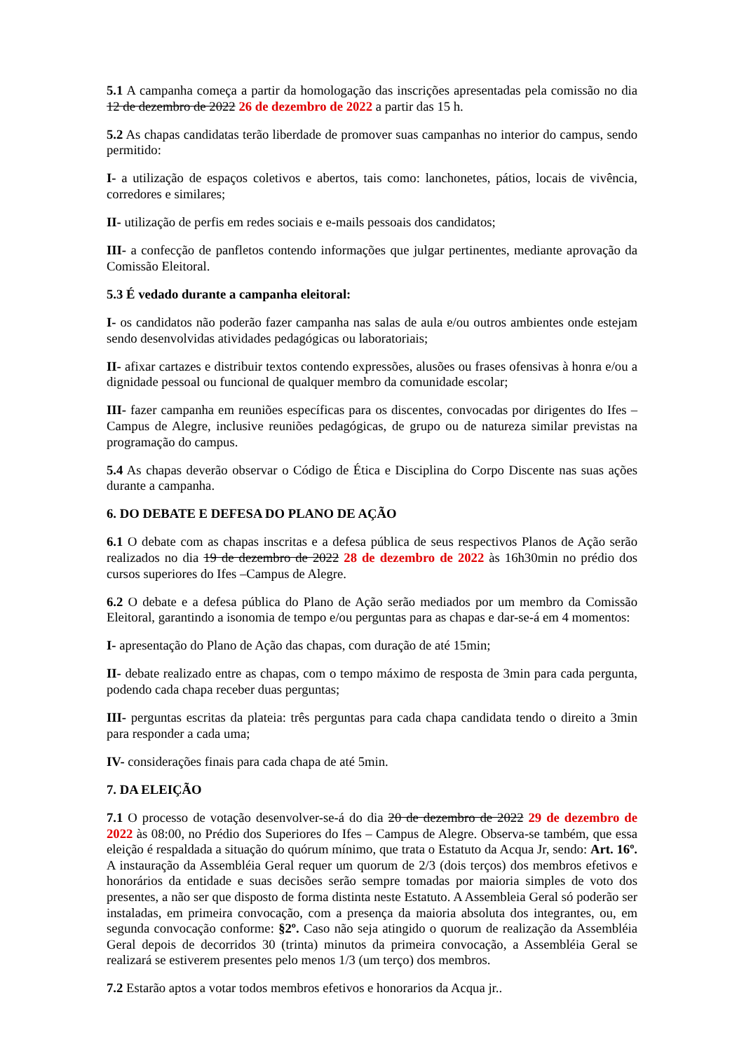5.1 A campanha começa a partir da homologação das inscrições apresentadas pela comissão no dia 12 de dezembro de 2022 26 de dezembro de 2022 a partir das 15 h.
5.2 As chapas candidatas terão liberdade de promover suas campanhas no interior do campus, sendo permitido:
I- a utilização de espaços coletivos e abertos, tais como: lanchonetes, pátios, locais de vivência, corredores e similares;
II- utilização de perfis em redes sociais e e-mails pessoais dos candidatos;
III- a confecção de panfletos contendo informações que julgar pertinentes, mediante aprovação da Comissão Eleitoral.
5.3 É vedado durante a campanha eleitoral:
I- os candidatos não poderão fazer campanha nas salas de aula e/ou outros ambientes onde estejam sendo desenvolvidas atividades pedagógicas ou laboratoriais;
II- afixar cartazes e distribuir textos contendo expressões, alusões ou frases ofensivas à honra e/ou a dignidade pessoal ou funcional de qualquer membro da comunidade escolar;
III- fazer campanha em reuniões específicas para os discentes, convocadas por dirigentes do Ifes – Campus de Alegre, inclusive reuniões pedagógicas, de grupo ou de natureza similar previstas na programação do campus.
5.4 As chapas deverão observar o Código de Ética e Disciplina do Corpo Discente nas suas ações durante a campanha.
6. DO DEBATE E DEFESA DO PLANO DE AÇÃO
6.1 O debate com as chapas inscritas e a defesa pública de seus respectivos Planos de Ação serão realizados no dia 19 de dezembro de 2022 28 de dezembro de 2022 às 16h30min no prédio dos cursos superiores do Ifes –Campus de Alegre.
6.2 O debate e a defesa pública do Plano de Ação serão mediados por um membro da Comissão Eleitoral, garantindo a isonomia de tempo e/ou perguntas para as chapas e dar-se-á em 4 momentos:
I- apresentação do Plano de Ação das chapas, com duração de até 15min;
II- debate realizado entre as chapas, com o tempo máximo de resposta de 3min para cada pergunta, podendo cada chapa receber duas perguntas;
III- perguntas escritas da plateia: três perguntas para cada chapa candidata tendo o direito a 3min para responder a cada uma;
IV- considerações finais para cada chapa de até 5min.
7. DA ELEIÇÃO
7.1 O processo de votação desenvolver-se-á do dia 20 de dezembro de 2022 29 de dezembro de 2022 às 08:00, no Prédio dos Superiores do Ifes – Campus de Alegre. Observa-se também, que essa eleição é respaldada a situação do quórum mínimo, que trata o Estatuto da Acqua Jr, sendo: Art. 16º. A instauração da Assembléia Geral requer um quorum de 2/3 (dois terços) dos membros efetivos e honorários da entidade e suas decisões serão sempre tomadas por maioria simples de voto dos presentes, a não ser que disposto de forma distinta neste Estatuto. A Assembleia Geral só poderão ser instaladas, em primeira convocação, com a presença da maioria absoluta dos integrantes, ou, em segunda convocação conforme: §2º. Caso não seja atingido o quorum de realização da Assembléia Geral depois de decorridos 30 (trinta) minutos da primeira convocação, a Assembléia Geral se realizará se estiverem presentes pelo menos 1/3 (um terço) dos membros.
7.2 Estarão aptos a votar todos membros efetivos e honorarios da Acqua jr..